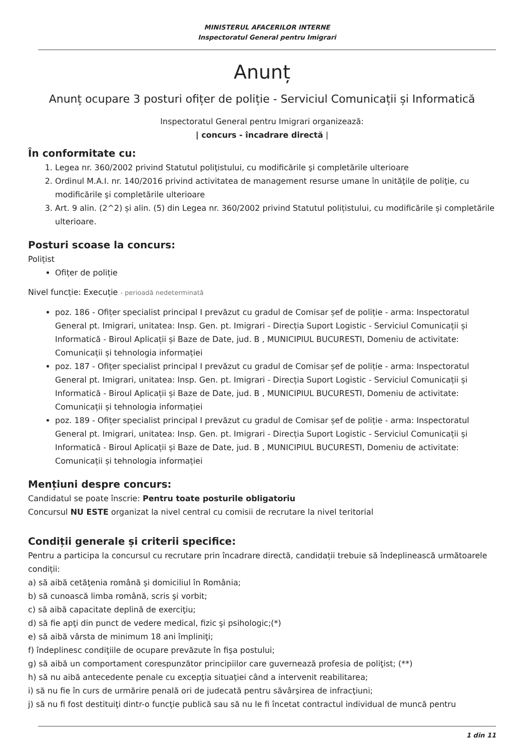MINISTERUL AFACERILOR INTERNE
Inspectoratul General pentru Imigrari
Anunț
Anunț ocupare 3 posturi ofițer de poliție - Serviciul Comunicații și Informatică
Inspectoratul General pentru Imigrari organizează:
| concurs - încadrare directă |
În conformitate cu:
1. Legea nr. 360/2002 privind Statutul poliţistului, cu modificările şi completările ulterioare
2. Ordinul M.A.I. nr. 140/2016 privind activitatea de management resurse umane în unităţile de poliţie, cu modificările şi completările ulterioare
3. Art. 9 alin. (2^2) și alin. (5) din Legea nr. 360/2002 privind Statutul polițistului, cu modificările și completările ulterioare.
Posturi scoase la concurs:
Polițist
Ofițer de poliție
Nivel funcție: Execuție - perioadă nedeterminată
poz. 186 - Ofițer specialist principal I prevăzut cu gradul de Comisar șef de poliție - arma: Inspectoratul General pt. Imigrari, unitatea: Insp. Gen. pt. Imigrari - Direcția Suport Logistic - Serviciul Comunicații și Informatică - Biroul Aplicații și Baze de Date, jud. B , MUNICIPIUL BUCURESTI, Domeniu de activitate: Comunicații și tehnologia informației
poz. 187 - Ofițer specialist principal I prevăzut cu gradul de Comisar șef de poliție - arma: Inspectoratul General pt. Imigrari, unitatea: Insp. Gen. pt. Imigrari - Direcția Suport Logistic - Serviciul Comunicații și Informatică - Biroul Aplicații și Baze de Date, jud. B , MUNICIPIUL BUCURESTI, Domeniu de activitate: Comunicații și tehnologia informației
poz. 189 - Ofițer specialist principal I prevăzut cu gradul de Comisar șef de poliție - arma: Inspectoratul General pt. Imigrari, unitatea: Insp. Gen. pt. Imigrari - Direcția Suport Logistic - Serviciul Comunicații și Informatică - Biroul Aplicații și Baze de Date, jud. B , MUNICIPIUL BUCURESTI, Domeniu de activitate: Comunicații și tehnologia informației
Mențiuni despre concurs:
Candidatul se poate înscrie: Pentru toate posturile obligatoriu
Concursul NU ESTE organizat la nivel central cu comisii de recrutare la nivel teritorial
Condiții generale și criterii specifice:
Pentru a participa la concursul cu recrutare prin încadrare directă, candidații trebuie să îndeplinească următoarele condiții:
a) să aibă cetăţenia română şi domiciliul în România;
b) să cunoască limba română, scris şi vorbit;
c) să aibă capacitate deplină de exerciţiu;
d) să fie apţi din punct de vedere medical, fizic şi psihologic;(*)
e) să aibă vârsta de minimum 18 ani împliniţi;
f) îndeplinesc condiţiile de ocupare prevăzute în fişa postului;
g) să aibă un comportament corespunzător principiilor care guvernează profesia de poliţist; (**)
h) să nu aibă antecedente penale cu excepţia situaţiei când a intervenit reabilitarea;
i) să nu fie în curs de urmărire penală ori de judecată pentru săvârşirea de infracţiuni;
j) să nu fi fost destituiţi dintr-o funcţie publică sau să nu le fi încetat contractul individual de muncă pentru
1 din 11